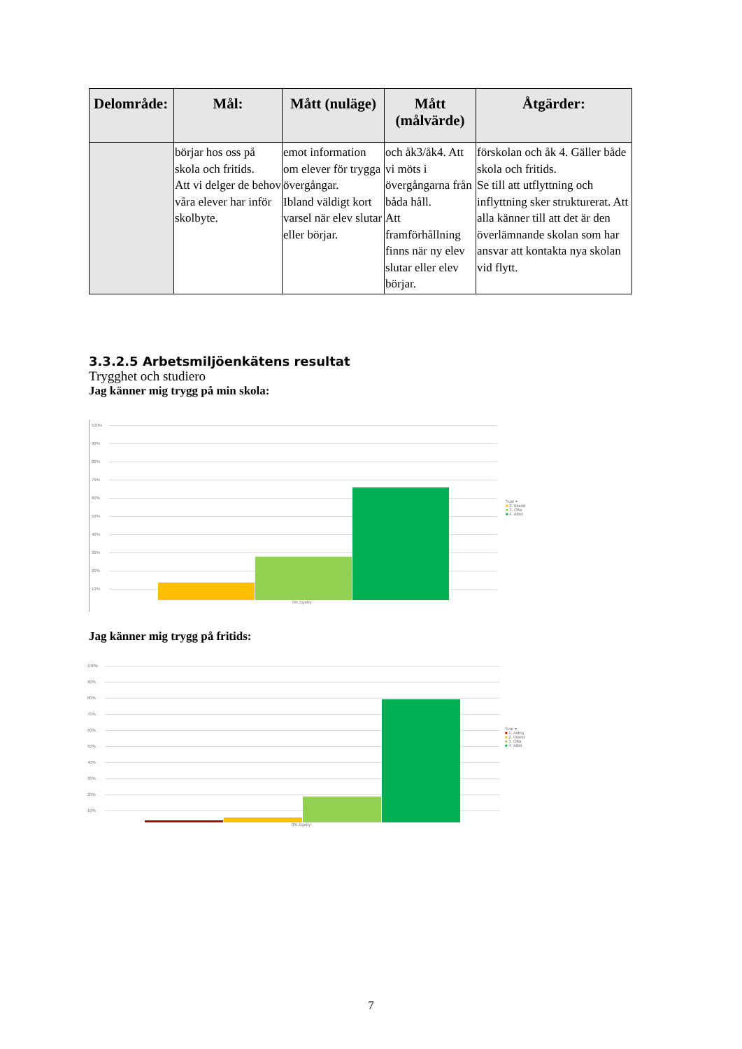| Delområde: | Mål: | Mått (nuläge) | Mått (målvärde) | Åtgärder: |
| --- | --- | --- | --- | --- |
| | börjar hos oss på skola och fritids. Att vi delger de behov våra elever har inför skolbyte. | emot information om elever för trygga övergångar. Ibland väldigt kort varsel när elev slutar eller börjar. | och åk3/åk4. Att vi möts i övergångarna från båda håll. Att framförhållning finns när ny elev slutar eller elev börjar. | förskolan och åk 4. Gäller både skola och fritids. Se till att utflyttning och inflyttning sker strukturerat. Att alla känner till att det är den överlämnande skolan som har ansvar att kontakta nya skolan vid flytt. |
3.3.2.5 Arbetsmiljöenkätens resultat
Trygghet och studiero
Jag känner mig trygg på min skola:
100%
90%
80%
70%
60%
50%
40%
30%
20%
10%
0% Egeby
Svar ▾
■ 2. Ibland
■ 3. Ofta
■ 4. Alltid
Jag känner mig trygg på fritids:
100%
90%
80%
70%
60%
50%
40%
30%
20%
10%
0% Egeby
Svar ▾
■ 1. Aldrig
■ 2. Ibland
■ 3. Ofta
■ 4. Alltid
7